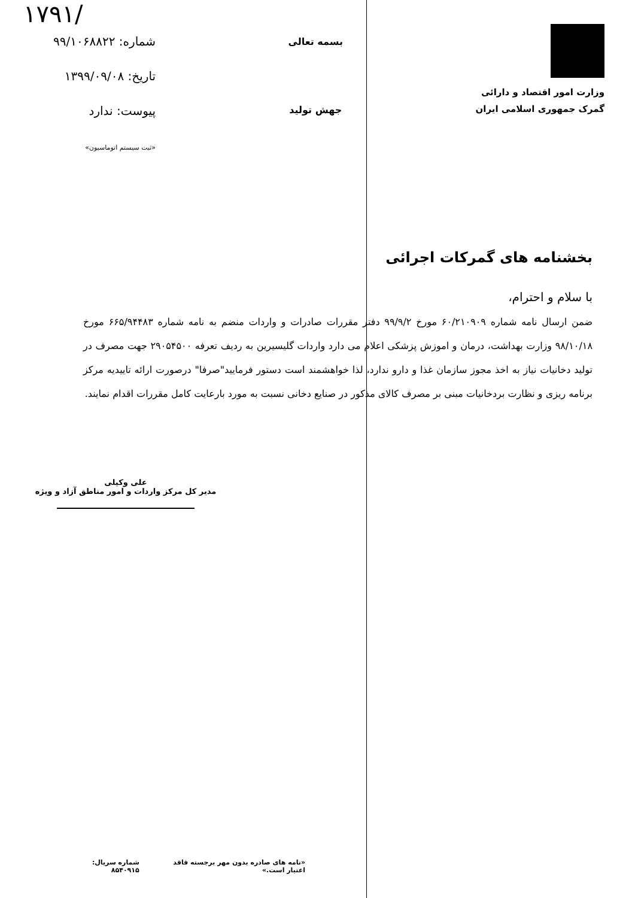۱۷۹۱/
وزارت امور اقتصاد و دارائی
گمرک جمهوری اسلامی ایران
بسمه تعالی
جهش تولید
شماره: ۹۹/۱۰۶۸۸۲۲
تاریخ: ۱۳۹۹/۰۹/۰۸
پیوست: ندارد
«ثبت سیستم اتوماسیون»
بخشنامه های گمرکات اجرائی
با سلام و احترام،
ضمن ارسال نامه شماره ۶۰/۲۱۰۹۰۹ مورخ ۹۹/۹/۲ دفتر مقررات صادرات و واردات منضم به نامه شماره ۶۶۵/۹۴۴۸۳ مورخ ۹۸/۱۰/۱۸ وزارت بهداشت، درمان و اموزش پزشکی اعلام می دارد واردات گلیسیرین به ردیف تعرفه ۲۹۰۵۴۵۰۰ جهت مصرف در تولید دخانیات نیاز به اخذ مجوز سازمان غذا و دارو ندارد، لذا خواهشمند است دستور فرمایید"صرفا" درصورت ارائه تاییدیه مرکز برنامه ریزی و نظارت بردخانیات مبنی بر مصرف کالای مذکور در صنایع دخانی نسبت به مورد بارعایت کامل مقررات اقدام نمایند.
علی وکیلی
مدیر کل مرکز واردات و امور مناطق آزاد و ویژه
«نامه های صادره بدون مهر برجسته فاقد اعتبار است.» شماره سریال: ۸۵۴۰۹۱۵